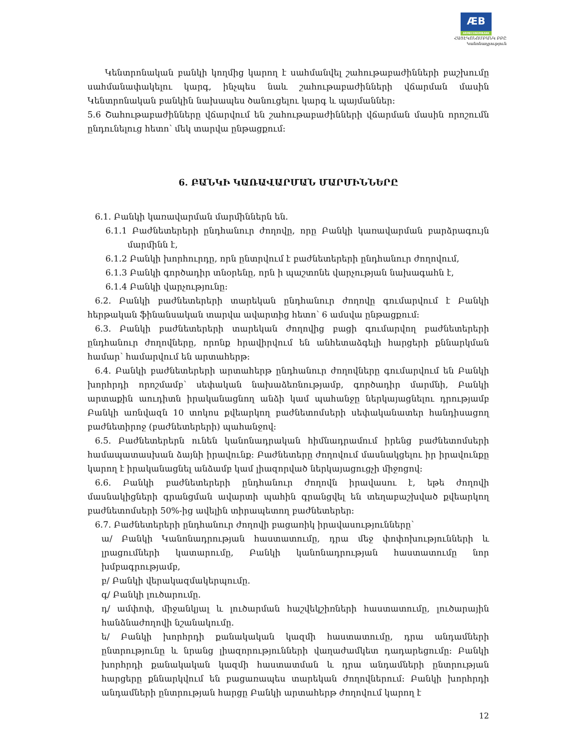ÆB ARMECONOMBANK
ՀԱՅԷԿՈՆՈՄԲԱՆԿ ԲԲԸ
Կանոնադրություն
Կենտրոնական բանկի կողմից կարող է սահմանվել շահութաբաժինների բաշխումը սահմանափակելու կարգ, ինչպես նաև շահութաբաժինների վճարման մասին Կենտրոնական բանկին նախապես ծանուցելու կարգ և պայմաններ:
5.6 Շահութաբաժինները վճարվում են շահութաբաժինների վճարման մասին որոշումն ընդունելուց հետո՝ մեկ տարվա ընթացքում:
6. ԲԱՆԿԻ ԿԱՌԱՎԱՐՄԱՆ ՄԱՐՄԻՆՆԵՐԸ
6.1. Բանկի կառավարման մարմիններն են.
6.1.1 Բաժնետերերի ընդհանուր ժողովը, որը Բանկի կառավարման բարձրագույն մարմինն է,
6.1.2 Բանկի խորհուրդը, որն ընտրվում է բաժնետերերի ընդհանուր ժողովում,
6.1.3 Բանկի գործադիր տնօրենը, որն ի պաշտոնե վարչության նախագահն է,
6.1.4 Բանկի վարչությունը:
6.2. Բանկի բաժնետերերի տարեկան ընդհանուր ժողովը գումարվում է Բանկի հերթական ֆինանսական տարվա ավարտից հետո՝ 6 ամսվա ընթացքում:
6.3. Բանկի բաժնետերերի տարեկան ժողովից բացի գումարվող բաժնետերերի ընդհանուր ժողովները, որոնք հրավիրվում են անհետաձգելի հարցերի քննարկման համար՝ համարվում են արտահերթ:
6.4. Բանկի բաժնետերերի արտահերթ ընդհանուր ժողովները գումարվում են Բանկի խորհրդի որոշմամբ՝ սեփական նախաձեռնությամբ, գործադիր մարմնի, Բանկի արտաքին աուդիտն իրականացնող անձի կամ պահանջը ներկայացնելու դրությամբ Բանկի առնվազն 10 տոկոս քվեարկող բաժնետոմսերի սեփականատեր հանդիսացող բաժնետիրոջ (բաժնետերերի) պահանջով:
6.5. Բաժնետերերն ունեն կանոնադրական հիմնադրամում իրենց բաժնետոմսերի համապատասխան ձայնի իրավունք: Բաժնետերը ժողովում մասնակցելու իր իրավունքը կարող է իրականացնել անձամբ կամ լիազորված ներկայացուցչի միջոցով:
6.6. Բանկի բաժնետերերի ընդհանուր ժողովն իրավասու է, եթե ժողովի մասնակիցների գրանցման ավարտի պահին գրանցվել են տեղաբաշխված քվեարկող բաժնետոմսերի 50%-ից ավելին տիրապետող բաժնետերեր:
6.7. Բաժնետերերի ընդհանուր ժողովի բացառիկ իրավասությունները՝
ա/ Բանկի Կանոնադրության հաստատումը, դրա մեջ փոփոխությունների և լրացումների կատարումը, Բանկի կանոնադրության հաստատումը նոր խմբագրությամբ,
բ/ Բանկի վերակազմակերպումը.
գ/ Բանկի լուծարումը.
դ/ ամփոփ, միջանկյալ և լուծարման հաշվեկշիռների հաստատումը, լուծարային հանձնաժողովի նշանակումը.
ե/ Բանկի խորհրդի քանակական կազմի հաստատումը, դրա անդամների ընտրությունը և նրանց լիազորությունների վաղաժամկետ դադարեցումը: Բանկի խորհրդի քանակական կազմի հաստատման և դրա անդամների ընտրության հարցերը քննարկվում են բացառապես տարեկան ժողովներում: Բանկի խորհրդի անդամների ընտրության հարցը Բանկի արտահերթ ժողովում կարող է
12